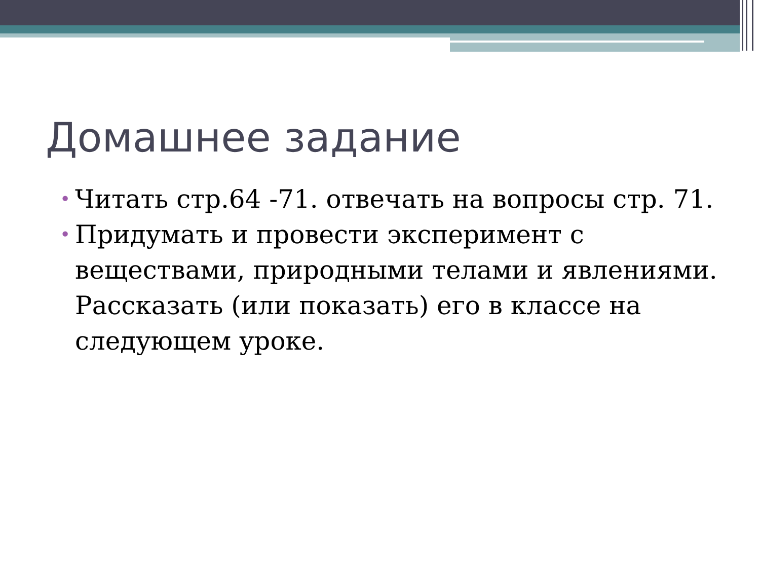Домашнее задание
• Читать стр.64 -71. отвечать на вопросы стр. 71.
• Придумать и провести эксперимент с веществами, природными телами и явлениями. Рассказать (или показать) его в классе на следующем уроке.